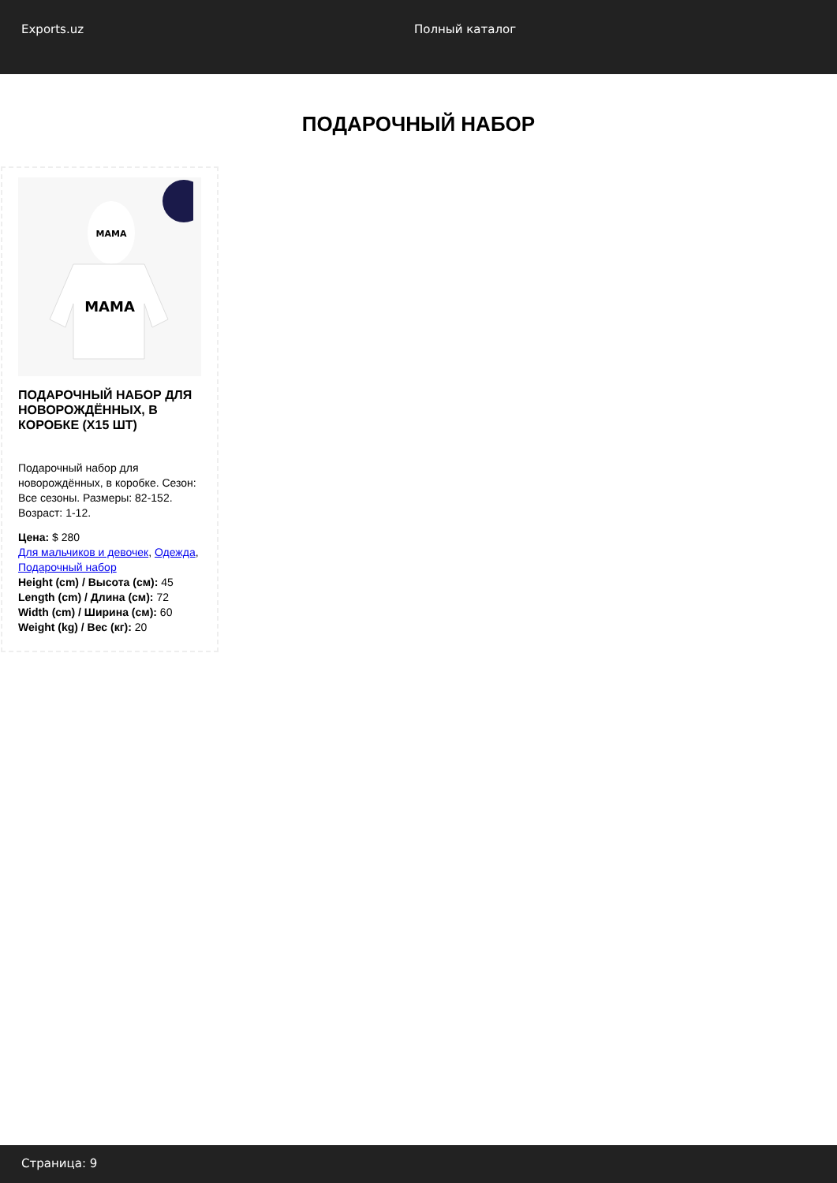Exports.uz Полный каталог
ПОДАРОЧНЫЙ НАБОР
MAMA
MAMA
ПОДАРОЧНЫЙ НАБОР ДЛЯ НОВОРОЖДЁННЫХ, В КОРОБКЕ (X15 ШТ)
Подарочный набор для новорождённых, в коробке. Сезон: Все сезоны. Размеры: 82-152. Возраст: 1-12.
Цена: $ 280
Для мальчиков и девочек, Одежда, Подарочный набор
Height (cm) / Высота (см): 45
Length (cm) / Длина (см): 72
Width (cm) / Ширина (см): 60
Weight (kg) / Вес (кг): 20
Страница: 9